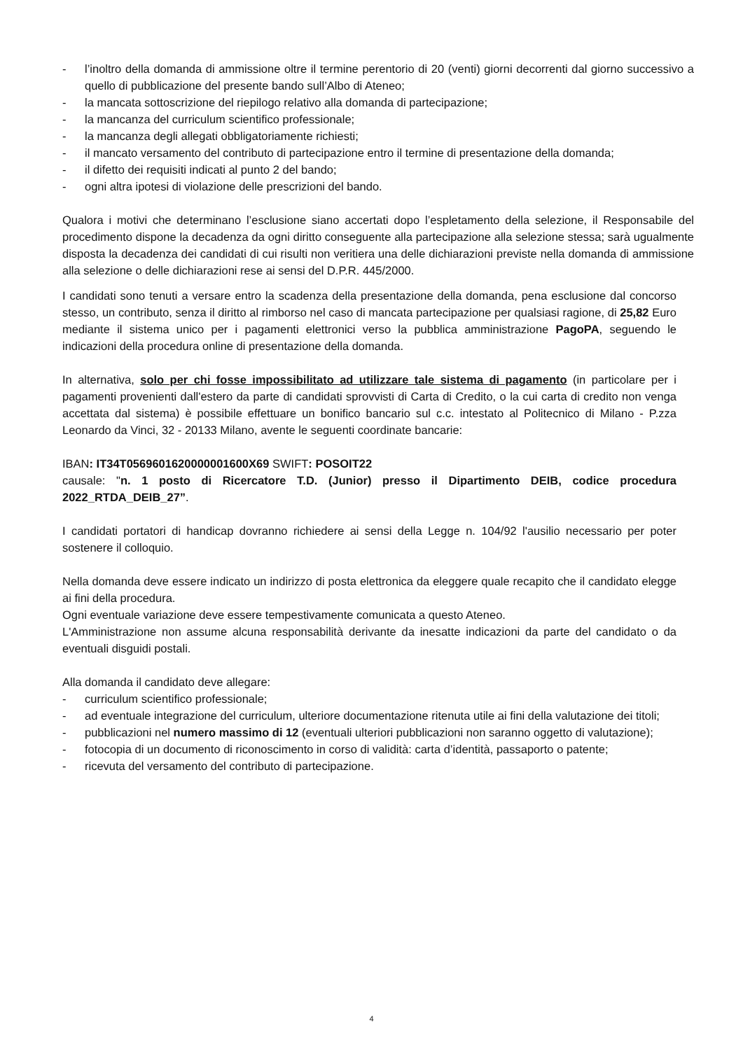- l’inoltro della domanda di ammissione oltre il termine perentorio di 20 (venti) giorni decorrenti dal giorno successivo a quello di pubblicazione del presente bando sull’Albo di Ateneo;
- la mancata sottoscrizione del riepilogo relativo alla domanda di partecipazione;
- la mancanza del curriculum scientifico professionale;
- la mancanza degli allegati obbligatoriamente richiesti;
- il mancato versamento del contributo di partecipazione entro il termine di presentazione della domanda;
- il difetto dei requisiti indicati al punto 2 del bando;
- ogni altra ipotesi di violazione delle prescrizioni del bando.
Qualora i motivi che determinano l’esclusione siano accertati dopo l’espletamento della selezione, il Responsabile del procedimento dispone la decadenza da ogni diritto conseguente alla partecipazione alla selezione stessa; sarà ugualmente disposta la decadenza dei candidati di cui risulti non veritiera una delle dichiarazioni previste nella domanda di ammissione alla selezione o delle dichiarazioni rese ai sensi del D.P.R. 445/2000.
I candidati sono tenuti a versare entro la scadenza della presentazione della domanda, pena esclusione dal concorso stesso, un contributo, senza il diritto al rimborso nel caso di mancata partecipazione per qualsiasi ragione, di 25,82 Euro mediante il sistema unico per i pagamenti elettronici verso la pubblica amministrazione PagoPA, seguendo le indicazioni della procedura online di presentazione della domanda.
In alternativa, solo per chi fosse impossibilitato ad utilizzare tale sistema di pagamento (in particolare per i pagamenti provenienti dall'estero da parte di candidati sprovvisti di Carta di Credito, o la cui carta di credito non venga accettata dal sistema) è possibile effettuare un bonifico bancario sul c.c. intestato al Politecnico di Milano - P.zza Leonardo da Vinci, 32 - 20133 Milano, avente le seguenti coordinate bancarie:
IBAN: IT34T0569601620000001600X69 SWIFT: POSOIT22
causale: "n. 1 posto di Ricercatore T.D. (Junior) presso il Dipartimento DEIB, codice procedura 2022_RTDA_DEIB_27”.
I candidati portatori di handicap dovranno richiedere ai sensi della Legge n. 104/92 l'ausilio necessario per poter sostenere il colloquio.
Nella domanda deve essere indicato un indirizzo di posta elettronica da eleggere quale recapito che il candidato elegge ai fini della procedura.
Ogni eventuale variazione deve essere tempestivamente comunicata a questo Ateneo.
L'Amministrazione non assume alcuna responsabilità derivante da inesatte indicazioni da parte del candidato o da eventuali disguidi postali.
Alla domanda il candidato deve allegare:
- curriculum scientifico professionale;
- ad eventuale integrazione del curriculum, ulteriore documentazione ritenuta utile ai fini della valutazione dei titoli;
- pubblicazioni nel numero massimo di 12 (eventuali ulteriori pubblicazioni non saranno oggetto di valutazione);
- fotocopia di un documento di riconoscimento in corso di validità: carta d’identità, passaporto o patente;
- ricevuta del versamento del contributo di partecipazione.
4